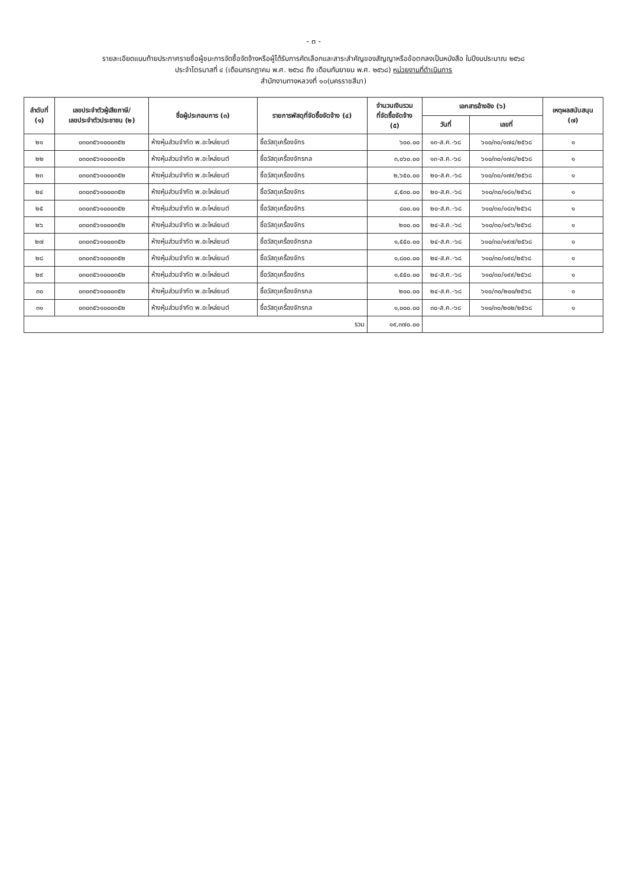- ๓ -
รายละเอียดแนบท้ายประกาศรายชื่อผู้ชนะการจัดซื้อจัดจ้างหรือผู้ได้รับการคัดเลือกและสาระสำคัญของสัญญาหรือข้อตกลงเป็นหนังสือ ในปีงบประมาณ ๒๕๖๘
ประจำไตรมาสที่ ๔ (เดือนกรกฎาคม พ.ศ. ๒๕๖๘ ถึง เดือนกันยายน พ.ศ. ๒๕๖๘) หน่วยงานที่ดำเนินการ
สำนักงานทางหลวงที่ ๑๐(นครราชสีมา)
| ลำดับที่ (๑) | เลขประจำตัวผู้เสียภาษี/ เลขประจำตัวประชาชน (๒) | ชื่อผู้ประกอบการ (๓) | รายการพัสดุที่จัดซื้อจัดจ้าง (๔) | จำนวนเงินรวม ที่จัดซื้อจัดจ้าง (๕) | เอกสารอ้างอิง (๖) | | เหตุผลสนับสนุน (๗) |
| --- | --- | --- | --- | --- | --- | --- | --- |
| | | | | | วันที่ | เลขที่ | |
| ๒๑ | ๐๓๐๓๕๖๑๐๐๐๓๕๒ | ห้างหุ้นส่วนจำกัด พ.อะไหล่ยนต์ | ซื้อวัสดุเครื่องจักร | ๖๐๐.๐๐ | ๑๓-ส.ค.-๖๘ | ๖๑๐/๓๐/๑๗๔/๒๕๖๘ | ๑ |
| ๒๒ | ๐๓๐๓๕๖๑๐๐๐๓๕๒ | ห้างหุ้นส่วนจำกัด พ.อะไหล่ยนต์ | ซื้อวัสดุเครื่องจักรกล | ๓,๐๖๐.๐๐ | ๑๓-ส.ค.-๖๘ | ๖๑๐/๓๐/๑๗๘/๒๕๖๘ | ๑ |
| ๒๓ | ๐๓๐๓๕๖๑๐๐๐๓๕๒ | ห้างหุ้นส่วนจำกัด พ.อะไหล่ยนต์ | ซื้อวัสดุเครื่องจักร | ๒,๖๕๐.๐๐ | ๒๐-ส.ค.-๖๘ | ๖๑๐/๓๐/๑๗๙/๒๕๖๘ | ๑ |
| ๒๔ | ๐๓๐๓๕๖๑๐๐๐๓๕๒ | ห้างหุ้นส่วนจำกัด พ.อะไหล่ยนต์ | ซื้อวัสดุเครื่องจักร | ๔,๕๓๐.๐๐ | ๒๐-ส.ค.-๖๘ | ๖๑๐/๓๐/๑๘๑/๒๕๖๘ | ๑ |
| ๒๕ | ๐๓๐๓๕๖๑๐๐๐๓๕๒ | ห้างหุ้นส่วนจำกัด พ.อะไหล่ยนต์ | ซื้อวัสดุเครื่องจักร | ๘๐๐.๐๐ | ๒๐-ส.ค.-๖๘ | ๖๑๐/๓๐/๑๘๓/๒๕๖๘ | ๑ |
| ๒๖ | ๐๓๐๓๕๖๑๐๐๐๓๕๒ | ห้างหุ้นส่วนจำกัด พ.อะไหล่ยนต์ | ซื้อวัสดุเครื่องจักร | ๒๐๐.๐๐ | ๒๔-ส.ค.-๖๘ | ๖๑๐/๓๐/๑๙๖/๒๕๖๘ | ๑ |
| ๒๗ | ๐๓๐๓๕๖๑๐๐๐๓๕๒ | ห้างหุ้นส่วนจำกัด พ.อะไหล่ยนต์ | ซื้อวัสดุเครื่องจักรกล | ๑,๕๕๐.๐๐ | ๒๔-ส.ค.-๖๘ | ๖๑๐/๓๐/๑๙๗/๒๕๖๘ | ๑ |
| ๒๘ | ๐๓๐๓๕๖๑๐๐๐๓๕๒ | ห้างหุ้นส่วนจำกัด พ.อะไหล่ยนต์ | ซื้อวัสดุเครื่องจักร | ๑,๘๐๐.๐๐ | ๒๔-ส.ค.-๖๘ | ๖๑๐/๓๐/๑๙๘/๒๕๖๘ | ๑ |
| ๒๙ | ๐๓๐๓๕๖๑๐๐๐๓๕๒ | ห้างหุ้นส่วนจำกัด พ.อะไหล่ยนต์ | ซื้อวัสดุเครื่องจักร | ๑,๕๕๐.๐๐ | ๒๔-ส.ค.-๖๘ | ๖๑๐/๓๐/๑๙๙/๒๕๖๘ | ๑ |
| ๓๐ | ๐๓๐๓๕๖๑๐๐๐๓๕๒ | ห้างหุ้นส่วนจำกัด พ.อะไหล่ยนต์ | ซื้อวัสดุเครื่องจักรกล | ๒๐๐.๐๐ | ๒๔-ส.ค.-๖๘ | ๖๑๐/๓๐/๒๐๐/๒๕๖๘ | ๑ |
| ๓๑ | ๐๓๐๓๕๖๑๐๐๐๓๕๒ | ห้างหุ้นส่วนจำกัด พ.อะไหล่ยนต์ | ซื้อวัสดุเครื่องจักรกล | ๑,๐๐๐.๐๐ | ๓๐-ส.ค.-๖๘ | ๖๑๐/๓๐/๒๐๒/๒๕๖๘ | ๑ |
| รวม | | | | ๑๙,๓๗๐.๐๐ | | | |